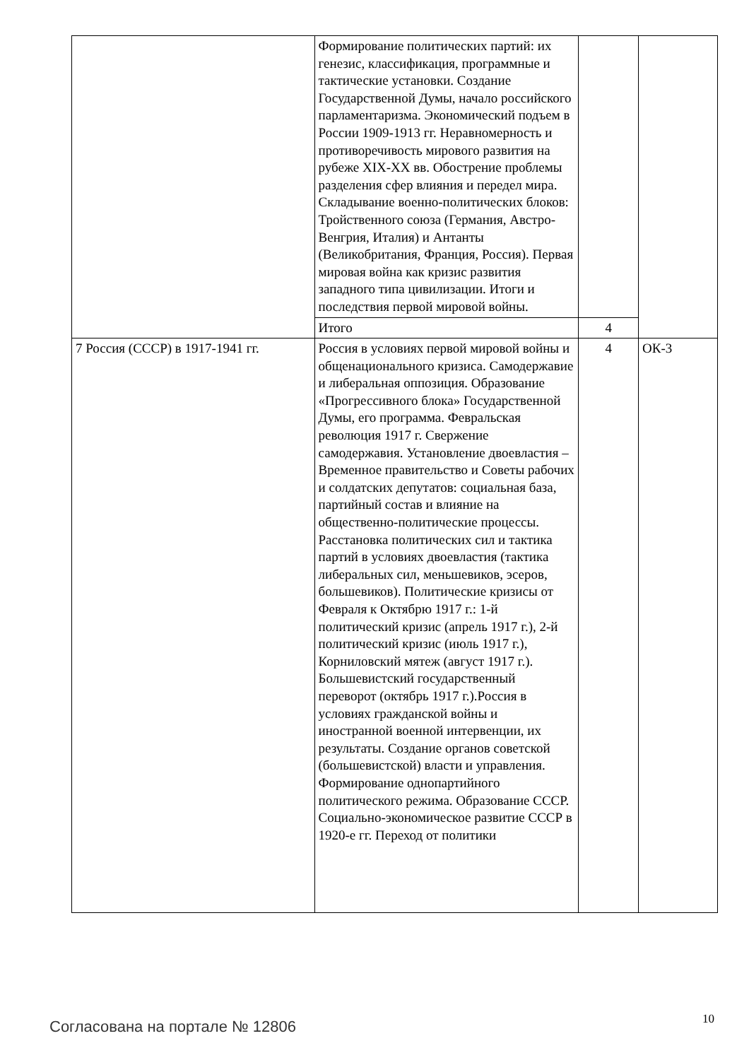| | Формирование политических партий: их генезис, классификация, программные и тактические установки. Создание Государственной Думы, начало российского парламентаризма. Экономический подъем в России 1909-1913 гг. Неравномерность и противоречивость мирового развития на рубеже XIX-XX вв. Обострение проблемы разделения сфер влияния и передел мира. Складывание военно-политических блоков: Тройственного союза (Германия, Австро-Венгрия, Италия) и Антанты (Великобритания, Франция, Россия). Первая мировая война как кризис развития западного типа цивилизации. Итоги и последствия первой мировой войны. | | |
| | Итого | 4 | |
| 7 Россия (СССР) в 1917-1941 гг. | Россия в условиях первой мировой войны и общенационального кризиса. Самодержавие и либеральная оппозиция. Образование «Прогрессивного блока» Государственной Думы, его программа. Февральская революция 1917 г. Свержение самодержавия. Установление двоевластия – Временное правительство и Советы рабочих и солдатских депутатов: социальная база, партийный состав и влияние на общественно-политические процессы. Расстановка политических сил и тактика партий в условиях двоевластия (тактика либеральных сил, меньшевиков, эсеров, большевиков). Политические кризисы от Февраля к Октябрю 1917 г.: 1-й политический кризис (апрель 1917 г.), 2-й политический кризис (июль 1917 г.), Корниловский мятеж (август 1917 г.). Большевистский государственный переворот (октябрь 1917 г.).Россия в условиях гражданской войны и иностранной военной интервенции, их результаты. Создание органов советской (большевистской) власти и управления. Формирование однопартийного политического режима. Образование СССР. Социально-экономическое развитие СССР в 1920-е гг. Переход от политики | 4 | ОК-3 |
Согласована на портале № 12806 10